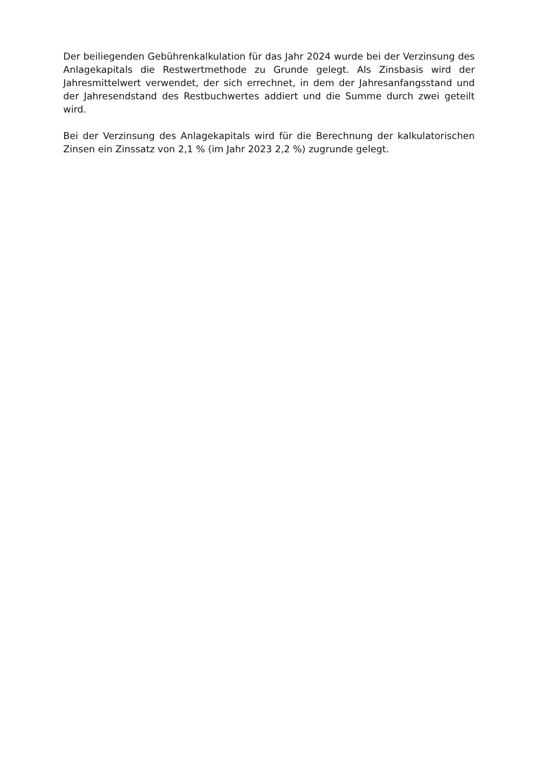Der beiliegenden Gebührenkalkulation für das Jahr 2024 wurde bei der Verzinsung des Anlagekapitals die Restwertmethode zu Grunde gelegt. Als Zinsbasis wird der Jahresmittelwert verwendet, der sich errechnet, in dem der Jahresanfangsstand und der Jahresendstand des Restbuchwertes addiert und die Summe durch zwei geteilt wird.
Bei der Verzinsung des Anlagekapitals wird für die Berechnung der kalkulatorischen Zinsen ein Zinssatz von 2,1 % (im Jahr 2023 2,2 %) zugrunde gelegt.